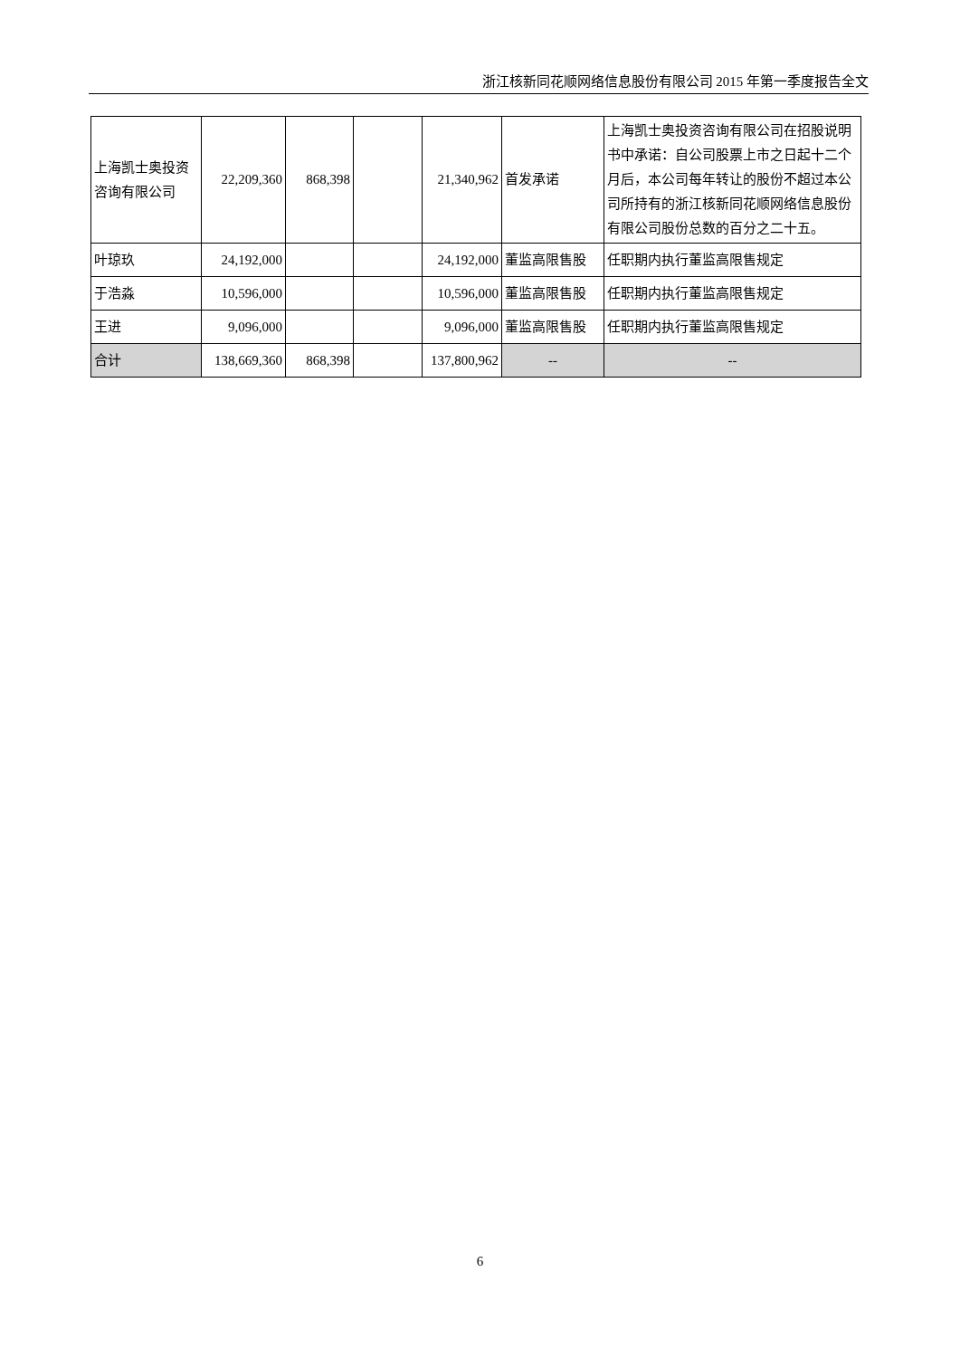浙江核新同花顺网络信息股份有限公司 2015 年第一季度报告全文
| 上海凯士奥投资咨询有限公司 | 22,209,360 | 868,398 | | 21,340,962 | 首发承诺 | 上海凯士奥投资咨询有限公司在招股说明书中承诺：自公司股票上市之日起十二个月后，本公司每年转让的股份不超过本公司所持有的浙江核新同花顺网络信息股份有限公司股份总数的百分之二十五。 |
| 叶琼玖 | 24,192,000 | | | 24,192,000 | 董监高限售股 | 任职期内执行董监高限售规定 |
| 于浩淼 | 10,596,000 | | | 10,596,000 | 董监高限售股 | 任职期内执行董监高限售规定 |
| 王进 | 9,096,000 | | | 9,096,000 | 董监高限售股 | 任职期内执行董监高限售规定 |
| 合计 | 138,669,360 | 868,398 | | 137,800,962 | -- | -- |
6